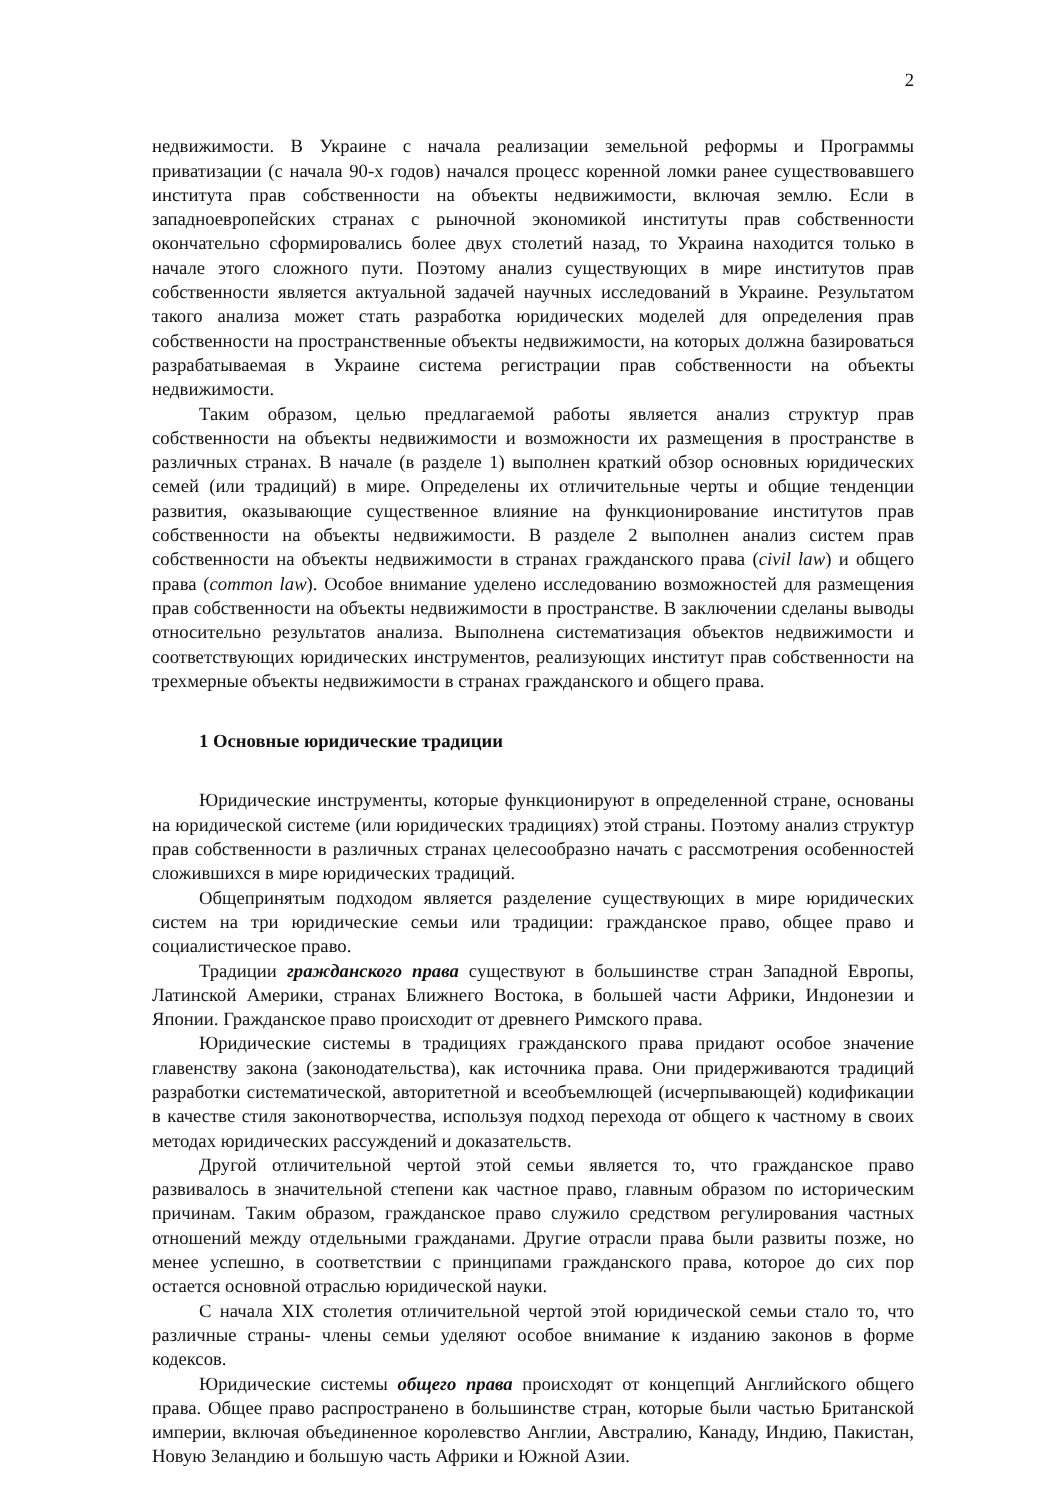2
недвижимости. В Украине с начала реализации земельной реформы и Программы приватизации (с начала 90-х годов) начался процесс коренной ломки ранее существовавшего института прав собственности на объекты недвижимости, включая землю. Если в западноевропейских странах с рыночной экономикой институты прав собственности окончательно сформировались более двух столетий назад, то Украина находится только в начале этого сложного пути. Поэтому анализ существующих в мире институтов прав собственности является актуальной задачей научных исследований в Украине. Результатом такого анализа может стать разработка юридических моделей для определения прав собственности на пространственные объекты недвижимости, на которых должна базироваться разрабатываемая в Украине система регистрации прав собственности на объекты недвижимости.
Таким образом, целью предлагаемой работы является анализ структур прав собственности на объекты недвижимости и возможности их размещения в пространстве в различных странах. В начале (в разделе 1) выполнен краткий обзор основных юридических семей (или традиций) в мире. Определены их отличительные черты и общие тенденции развития, оказывающие существенное влияние на функционирование институтов прав собственности на объекты недвижимости. В разделе 2 выполнен анализ систем прав собственности на объекты недвижимости в странах гражданского права (civil law) и общего права (common law). Особое внимание уделено исследованию возможностей для размещения прав собственности на объекты недвижимости в пространстве. В заключении сделаны выводы относительно результатов анализа. Выполнена систематизация объектов недвижимости и соответствующих юридических инструментов, реализующих институт прав собственности на трехмерные объекты недвижимости в странах гражданского и общего права.
1 Основные юридические традиции
Юридические инструменты, которые функционируют в определенной стране, основаны на юридической системе (или юридических традициях) этой страны. Поэтому анализ структур прав собственности в различных странах целесообразно начать с рассмотрения особенностей сложившихся в мире юридических традиций.
Общепринятым подходом является разделение существующих в мире юридических систем на три юридические семьи или традиции: гражданское право, общее право и социалистическое право.
Традиции гражданского права существуют в большинстве стран Западной Европы, Латинской Америки, странах Ближнего Востока, в большей части Африки, Индонезии и Японии. Гражданское право происходит от древнего Римского права.
Юридические системы в традициях гражданского права придают особое значение главенству закона (законодательства), как источника права. Они придерживаются традиций разработки систематической, авторитетной и всеобъемлющей (исчерпывающей) кодификации в качестве стиля законотворчества, используя подход перехода от общего к частному в своих методах юридических рассуждений и доказательств.
Другой отличительной чертой этой семьи является то, что гражданское право развивалось в значительной степени как частное право, главным образом по историческим причинам. Таким образом, гражданское право служило средством регулирования частных отношений между отдельными гражданами. Другие отрасли права были развиты позже, но менее успешно, в соответствии с принципами гражданского права, которое до сих пор остается основной отраслью юридической науки.
С начала XIX столетия отличительной чертой этой юридической семьи стало то, что различные страны- члены семьи уделяют особое внимание к изданию законов в форме кодексов.
Юридические системы общего права происходят от концепций Английского общего права. Общее право распространено в большинстве стран, которые были частью Британской империи, включая объединенное королевство Англии, Австралию, Канаду, Индию, Пакистан, Новую Зеландию и большую часть Африки и Южной Азии.